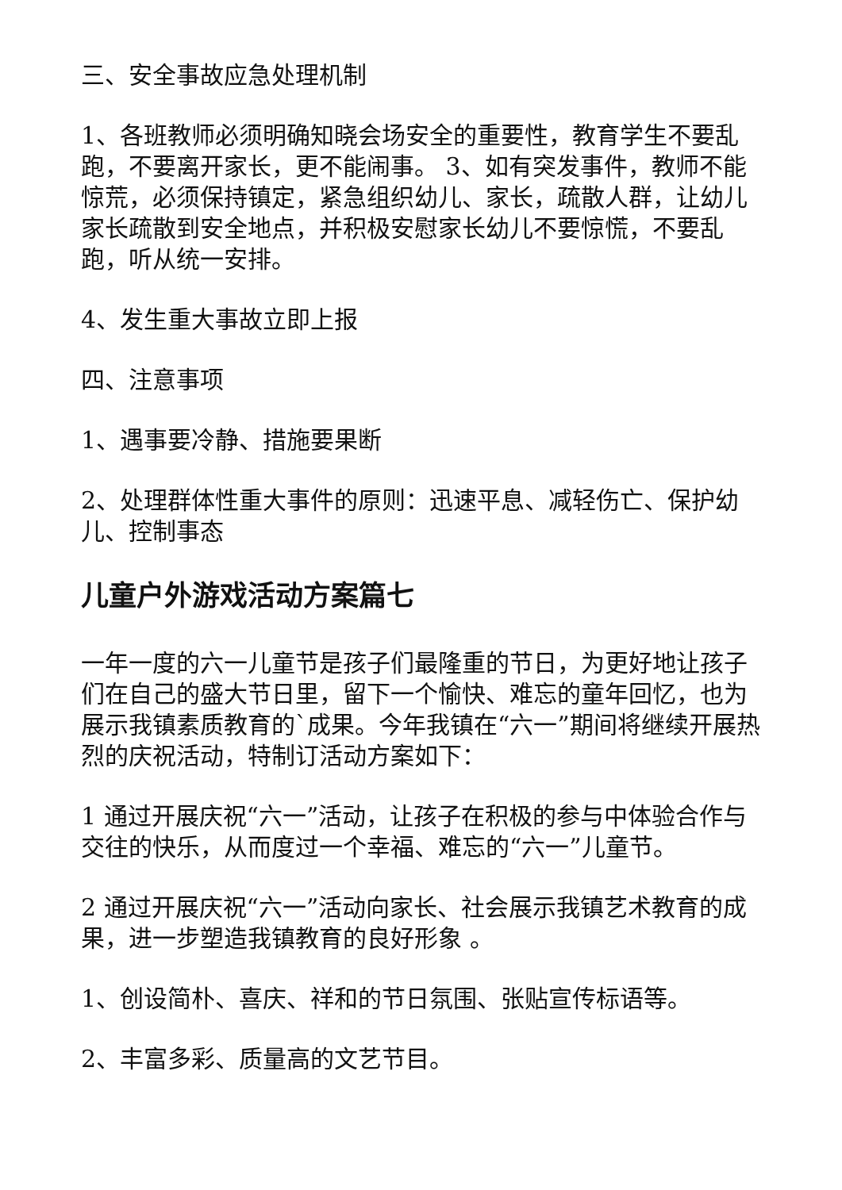三、安全事故应急处理机制
1、各班教师必须明确知晓会场安全的重要性，教育学生不要乱跑，不要离开家长，更不能闹事。 3、如有突发事件，教师不能惊荒，必须保持镇定，紧急组织幼儿、家长，疏散人群，让幼儿家长疏散到安全地点，并积极安慰家长幼儿不要惊慌，不要乱跑，听从统一安排。
4、发生重大事故立即上报
四、注意事项
1、遇事要冷静、措施要果断
2、处理群体性重大事件的原则：迅速平息、减轻伤亡、保护幼儿、控制事态
儿童户外游戏活动方案篇七
一年一度的六一儿童节是孩子们最隆重的节日，为更好地让孩子们在自己的盛大节日里，留下一个愉快、难忘的童年回忆，也为展示我镇素质教育的`成果。今年我镇在“六一”期间将继续开展热烈的庆祝活动，特制订活动方案如下：
1 通过开展庆祝“六一”活动，让孩子在积极的参与中体验合作与交往的快乐，从而度过一个幸福、难忘的“六一”儿童节。
2 通过开展庆祝“六一”活动向家长、社会展示我镇艺术教育的成果，进一步塑造我镇教育的良好形象 。
1、创设简朴、喜庆、祥和的节日氛围、张贴宣传标语等。
2、丰富多彩、质量高的文艺节目。